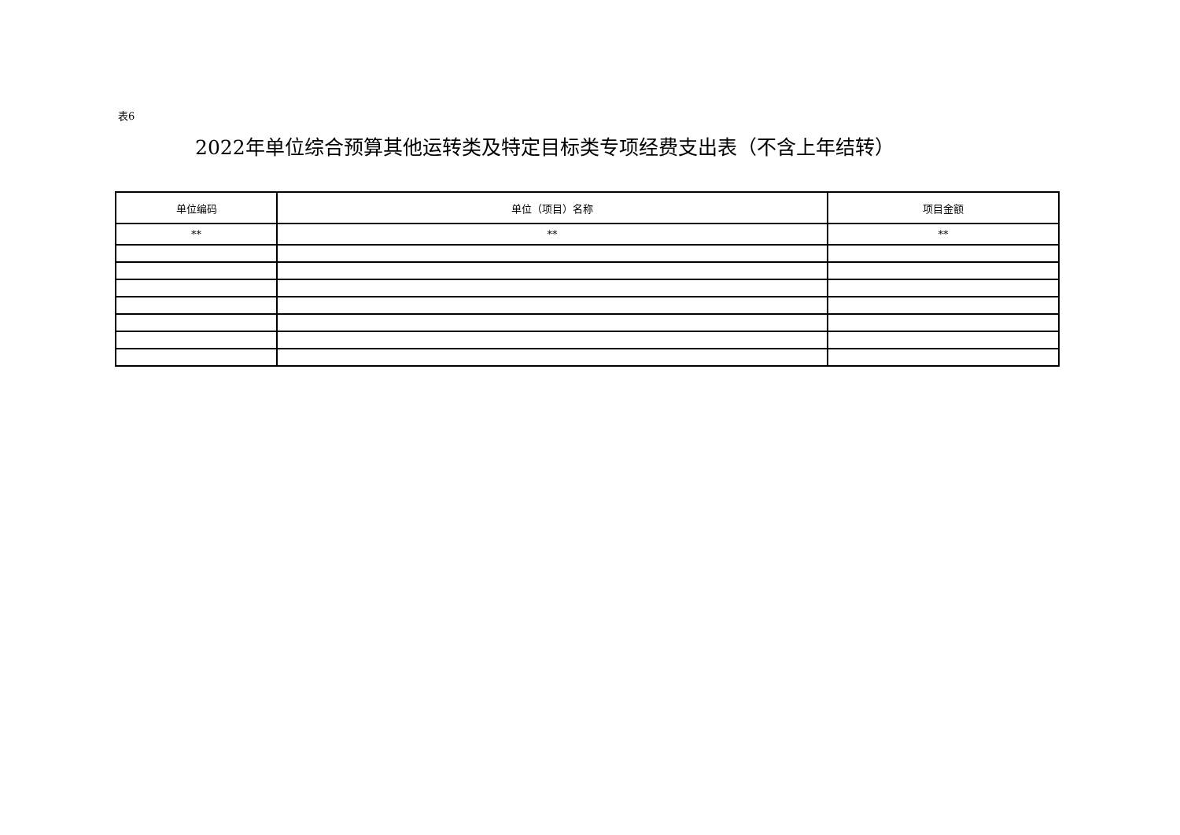表6
2022年单位综合预算其他运转类及特定目标类专项经费支出表（不含上年结转）
| 单位编码 | 单位（项目）名称 | 项目金额 |
| --- | --- | --- |
| ** | ** | ** |